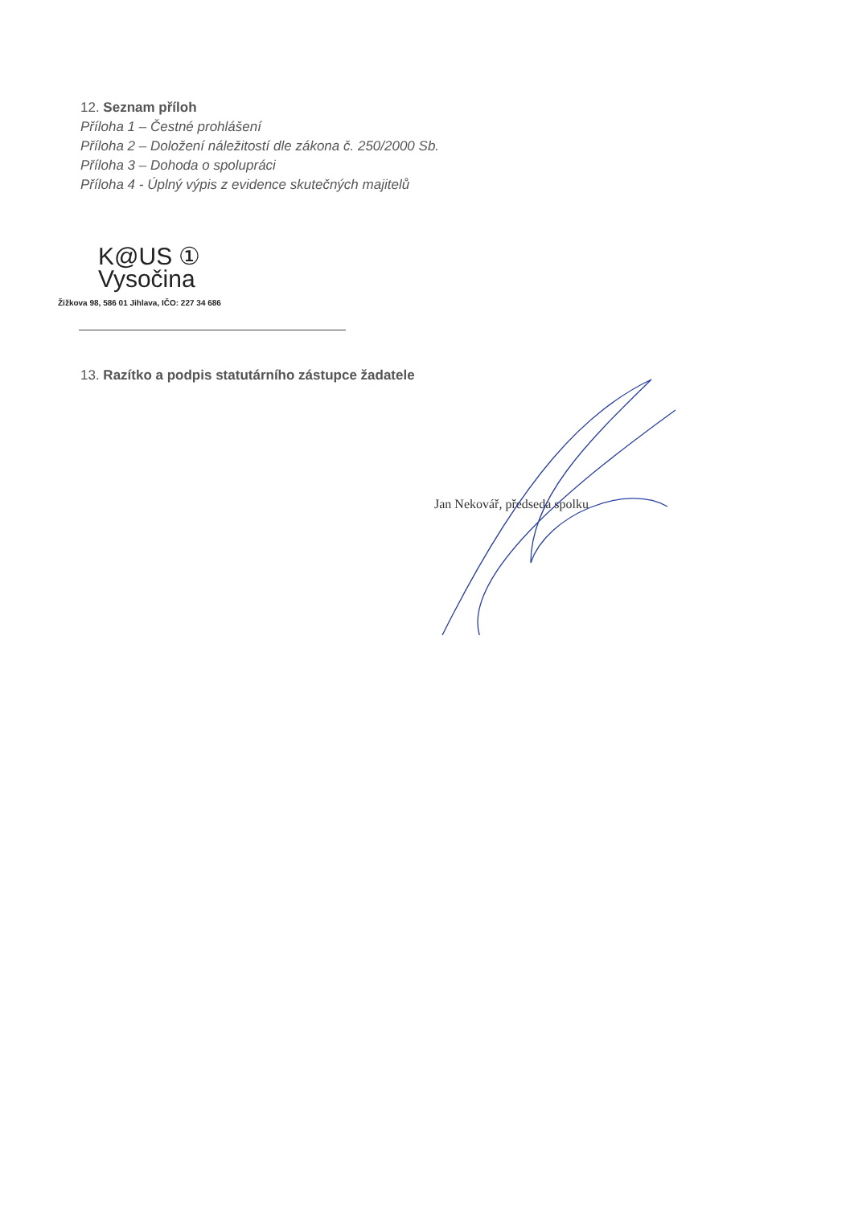12. Seznam příloh
Příloha 1 – Čestné prohlášení
Příloha 2 – Doložení náležitostí dle zákona č. 250/2000 Sb.
Příloha 3 – Dohoda o spolupráci
Příloha 4 - Úplný výpis z evidence skutečných majitelů
K@US ①
Vysočina
Žižkova 98, 586 01 Jihlava, IČO: 227 34 686
13. Razítko a podpis statutárního zástupce žadatele
Jan Nekovář, předseda spolku